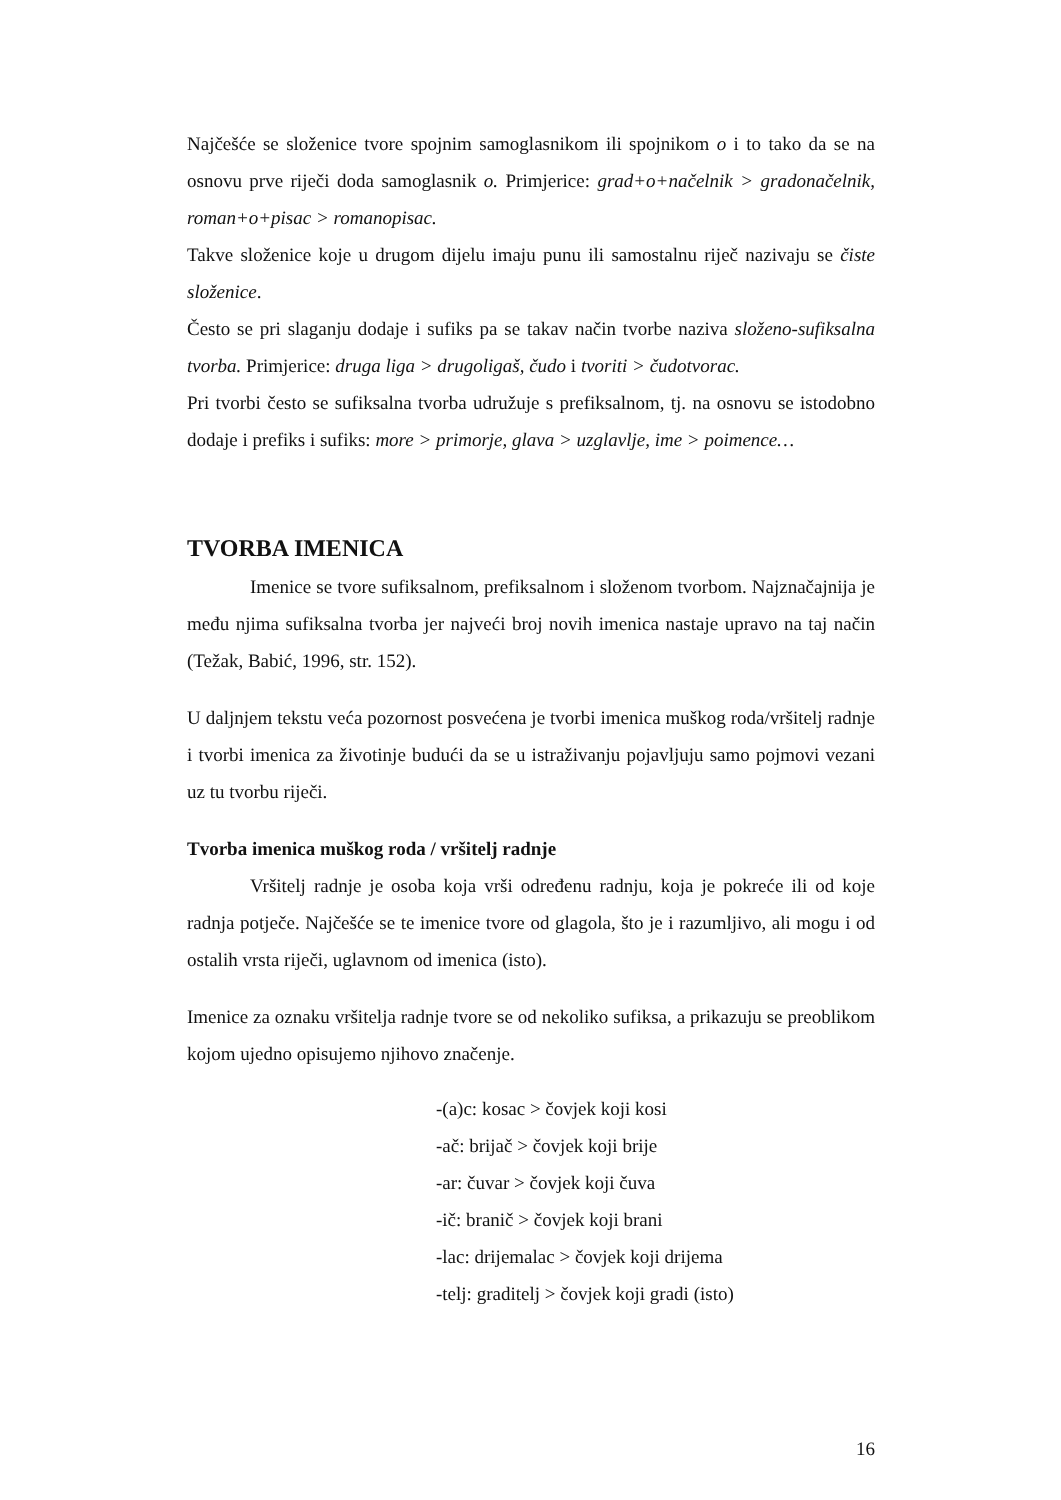Najčešće se složenice tvore spojnim samoglasnikom ili spojnikom o i to tako da se na osnovu prve riječi doda samoglasnik o. Primjerice: grad+o+načelnik > gradonačelnik, roman+o+pisac > romanopisac.
Takve složenice koje u drugom dijelu imaju punu ili samostalnu riječ nazivaju se čiste složenice.
Često se pri slaganju dodaje i sufiks pa se takav način tvorbe naziva složeno-sufiksalna tvorba. Primjerice: druga liga > drugoligaš, čudo i tvoriti > čudotvorac.
Pri tvorbi često se sufiksalna tvorba udružuje s prefiksalnom, tj. na osnovu se istodobno dodaje i prefiks i sufiks: more > primorje, glava > uzglavlje, ime > poimence…
TVORBA IMENICA
Imenice se tvore sufiksalnom, prefiksalnom i složenom tvorbom. Najznačajnija je među njima sufiksalna tvorba jer najveći broj novih imenica nastaje upravo na taj način (Težak, Babić, 1996, str. 152).
U daljnjem tekstu veća pozornost posvećena je tvorbi imenica muškog roda/vršitelj radnje i tvorbi imenica za životinje budući da se u istraživanju pojavljuju samo pojmovi vezani uz tu tvorbu riječi.
Tvorba imenica muškog roda / vršitelj radnje
Vršitelj radnje je osoba koja vrši određenu radnju, koja je pokreće ili od koje radnja potječe. Najčešće se te imenice tvore od glagola, što je i razumljivo, ali mogu i od ostalih vrsta riječi, uglavnom od imenica (isto).
Imenice za oznaku vršitelja radnje tvore se od nekoliko sufiksa, a prikazuju se preoblikom kojom ujedno opisujemo njihovo značenje.
-(a)c: kosac > čovjek koji kosi
-ač: brijač > čovjek koji brije
-ar: čuvar > čovjek koji čuva
-ič: branič > čovjek koji brani
-lac: drijemalac > čovjek koji drijema
-telj: graditelj > čovjek koji gradi (isto)
16